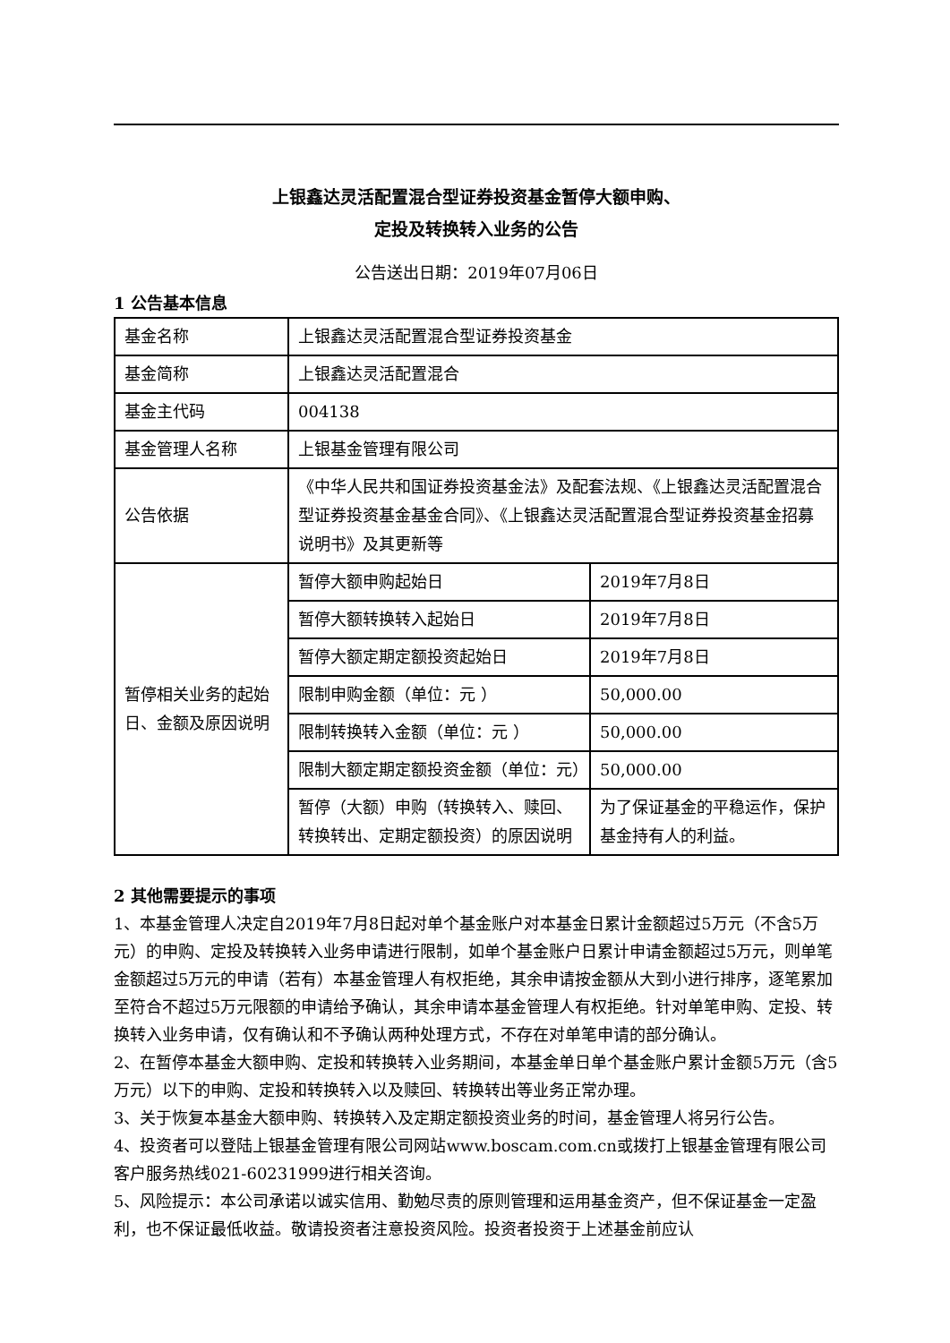上银鑫达灵活配置混合型证券投资基金暂停大额申购、
定投及转换转入业务的公告
公告送出日期：2019年07月06日
1 公告基本信息
| 基金名称 | 上银鑫达灵活配置混合型证券投资基金 | |
| 基金简称 | 上银鑫达灵活配置混合 | |
| 基金主代码 | 004138 | |
| 基金管理人名称 | 上银基金管理有限公司 | |
| 公告依据 | 《中华人民共和国证券投资基金法》及配套法规、《上银鑫达灵活配置混合型证券投资基金基金合同》、《上银鑫达灵活配置混合型证券投资基金招募说明书》及其更新等 | |
| 暂停相关业务的起始日、金额及原因说明 | 暂停大额申购起始日 | 2019年7月8日 |
| | 暂停大额转换转入起始日 | 2019年7月8日 |
| | 暂停大额定期定额投资起始日 | 2019年7月8日 |
| | 限制申购金额（单位：元 ） | 50,000.00 |
| | 限制转换转入金额（单位：元 ） | 50,000.00 |
| | 限制大额定期定额投资金额（单位：元） | 50,000.00 |
| | 暂停（大额）申购（转换转入、赎回、转换转出、定期定额投资）的原因说明 | 为了保证基金的平稳运作，保护基金持有人的利益。 |
2 其他需要提示的事项
1、本基金管理人决定自2019年7月8日起对单个基金账户对本基金日累计金额超过5万元（不含5万元）的申购、定投及转换转入业务申请进行限制，如单个基金账户日累计申请金额超过5万元，则单笔金额超过5万元的申请（若有）本基金管理人有权拒绝，其余申请按金额从大到小进行排序，逐笔累加至符合不超过5万元限额的申请给予确认，其余申请本基金管理人有权拒绝。针对单笔申购、定投、转换转入业务申请，仅有确认和不予确认两种处理方式，不存在对单笔申请的部分确认。
2、在暂停本基金大额申购、定投和转换转入业务期间，本基金单日单个基金账户累计金额5万元（含5万元）以下的申购、定投和转换转入以及赎回、转换转出等业务正常办理。
3、关于恢复本基金大额申购、转换转入及定期定额投资业务的时间，基金管理人将另行公告。
4、投资者可以登陆上银基金管理有限公司网站www.boscam.com.cn或拨打上银基金管理有限公司客户服务热线021-60231999进行相关咨询。
5、风险提示：本公司承诺以诚实信用、勤勉尽责的原则管理和运用基金资产，但不保证基金一定盈利，也不保证最低收益。敬请投资者注意投资风险。投资者投资于上述基金前应认